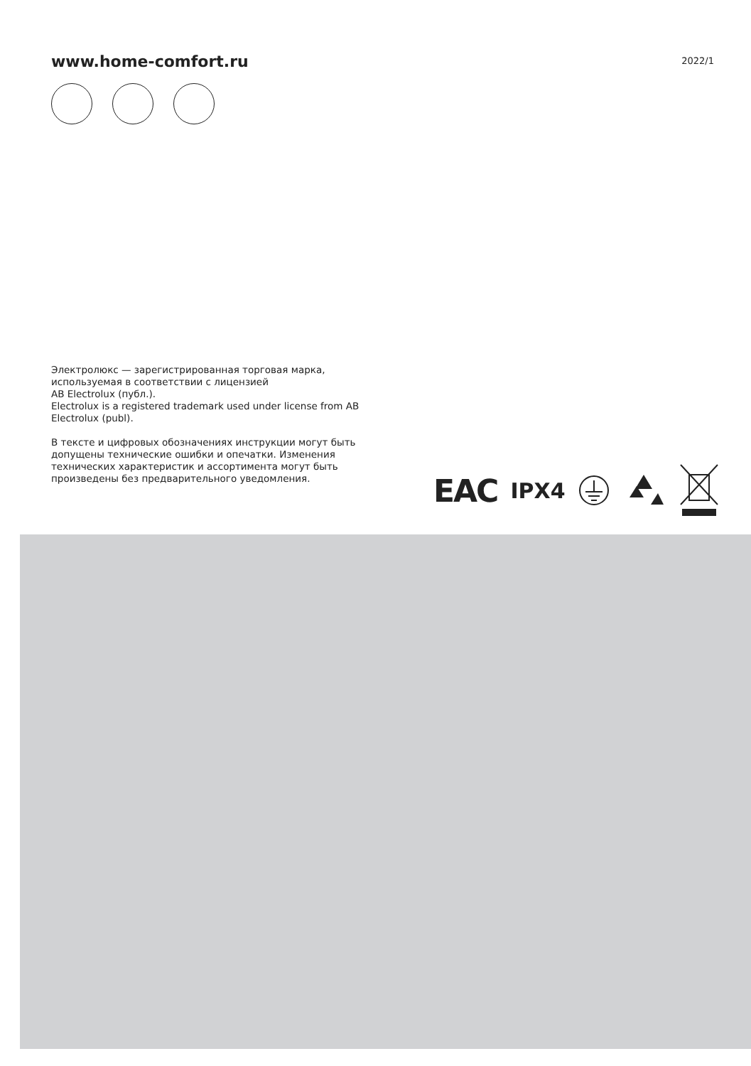www.home-comfort.ru
2022/1
Электролюкс — зарегистрированная торговая марка, используемая в соответствии с лицензией
AB Electrolux (публ.).
Electrolux is a registered trademark used under license from AB Electrolux (publ).
В тексте и цифровых обозначениях инструкции могут быть допущены технические ошибки и опечатки. Изменения технических характеристик и ассортимента могут быть произведены без предварительного уведомления.
EAC IPX4